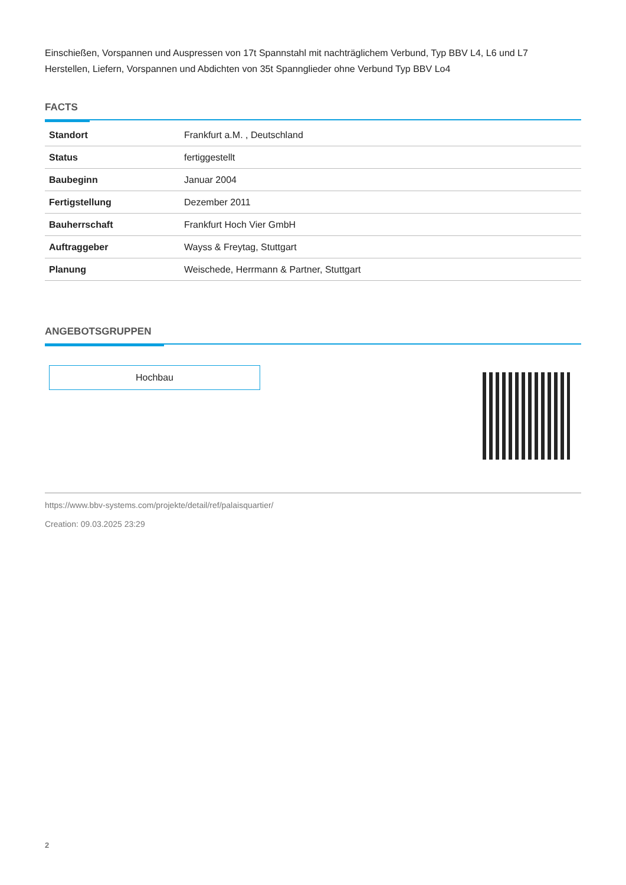Einschießen, Vorspannen und Auspressen von 17t Spannstahl mit nachträglichem Verbund, Typ BBV L4, L6 und L7
Herstellen, Liefern, Vorspannen und Abdichten von 35t Spannglieder ohne Verbund Typ BBV Lo4
FACTS
| Standort | Frankfurt a.M. , Deutschland |
| Status | fertiggestellt |
| Baubeginn | Januar 2004 |
| Fertigstellung | Dezember 2011 |
| Bauherrschaft | Frankfurt Hoch Vier GmbH |
| Auftraggeber | Wayss & Freytag, Stuttgart |
| Planung | Weischede, Herrmann & Partner, Stuttgart |
ANGEBOTSGRUPPEN
Hochbau
https://www.bbv-systems.com/projekte/detail/ref/palaisquartier/
Creation: 09.03.2025 23:29
2